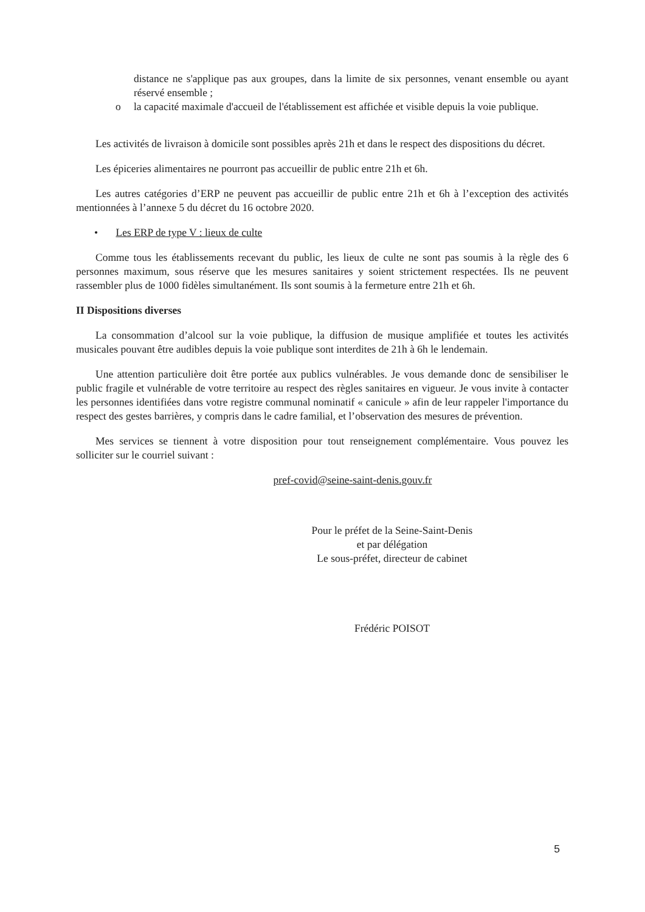distance ne s'applique pas aux groupes, dans la limite de six personnes, venant ensemble ou ayant réservé ensemble ;
o la capacité maximale d'accueil de l'établissement est affichée et visible depuis la voie publique.
Les activités de livraison à domicile sont possibles après 21h et dans le respect des dispositions du décret.
Les épiceries alimentaires ne pourront pas accueillir de public entre 21h et 6h.
Les autres catégories d’ERP ne peuvent pas accueillir de public entre 21h et 6h à l’exception des activités mentionnées à l’annexe 5 du décret du 16 octobre 2020.
• Les ERP de type V : lieux de culte
Comme tous les établissements recevant du public, les lieux de culte ne sont pas soumis à la règle des 6 personnes maximum, sous réserve que les mesures sanitaires y soient strictement respectées. Ils ne peuvent rassembler plus de 1000 fidèles simultanément. Ils sont soumis à la fermeture entre 21h et 6h.
II Dispositions diverses
La consommation d’alcool sur la voie publique, la diffusion de musique amplifiée et toutes les activités musicales pouvant être audibles depuis la voie publique sont interdites de 21h à 6h le lendemain.
Une attention particulière doit être portée aux publics vulnérables. Je vous demande donc de sensibiliser le public fragile et vulnérable de votre territoire au respect des règles sanitaires en vigueur. Je vous invite à contacter les personnes identifiées dans votre registre communal nominatif « canicule » afin de leur rappeler l'importance du respect des gestes barrières, y compris dans le cadre familial, et l’observation des mesures de prévention.
Mes services se tiennent à votre disposition pour tout renseignement complémentaire. Vous pouvez les solliciter sur le courriel suivant :
pref-covid@seine-saint-denis.gouv.fr
Pour le préfet de la Seine-Saint-Denis
et par délégation
Le sous-préfet, directeur de cabinet
Frédéric POISOT
5